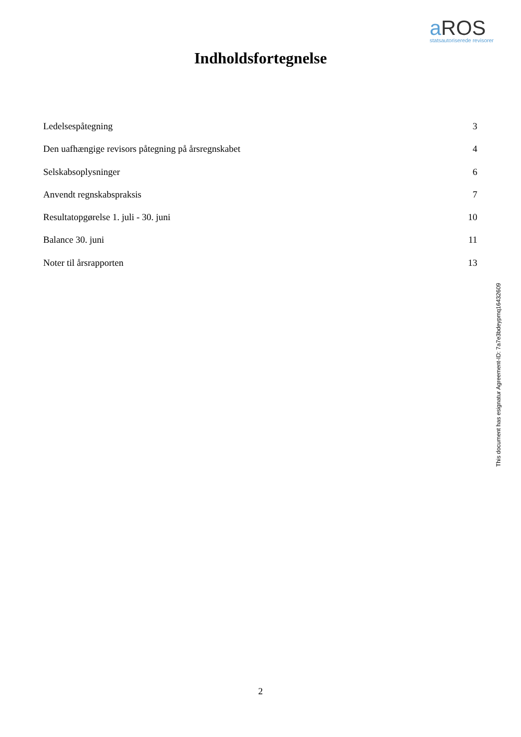a ROS
statsautoriserede revisorer
Indholdsfortegnelse
Ledelsespåtegning 3
Den uafhængige revisors påtegning på årsregnskabet 4
Selskabsoplysninger 6
Anvendt regnskabspraksis 7
Resultatopgørelse 1. juli - 30. juni 10
Balance 30. juni 11
Noter til årsrapporten 13
This document has esignatur Agreement-ID: 7a7e3bdeypmq16432609
2